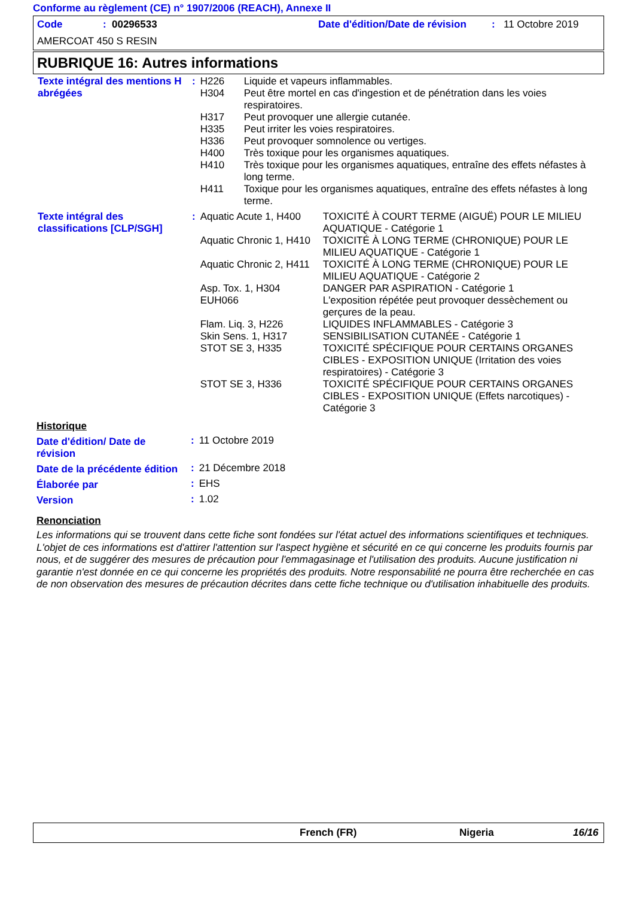Conforme au règlement (CE) n° 1907/2006 (REACH), Annexe II
Code: 00296533 Date d'édition/Date de révision: 11 Octobre 2019
AMERCOAT 450 S RESIN
RUBRIQUE 16: Autres informations
| Texte intégral des mentions H abrégées | : | H226 | Liquide et vapeurs inflammables. |
| | | H304 | Peut être mortel en cas d'ingestion et de pénétration dans les voies respiratoires. |
| | | H317 | Peut provoquer une allergie cutanée. |
| | | H335 | Peut irriter les voies respiratoires. |
| | | H336 | Peut provoquer somnolence ou vertiges. |
| | | H400 | Très toxique pour les organismes aquatiques. |
| | | H410 | Très toxique pour les organismes aquatiques, entraîne des effets néfastes à long terme. |
| | | H411 | Toxique pour les organismes aquatiques, entraîne des effets néfastes à long terme. |
| Texte intégral des classifications [CLP/SGH] | : | Aquatic Acute 1, H400 | TOXICITÉ À COURT TERME (AIGUË) POUR LE MILIEU AQUATIQUE - Catégorie 1 |
| | | Aquatic Chronic 1, H410 | TOXICITÉ À LONG TERME (CHRONIQUE) POUR LE MILIEU AQUATIQUE - Catégorie 1 |
| | | Aquatic Chronic 2, H411 | TOXICITÉ À LONG TERME (CHRONIQUE) POUR LE MILIEU AQUATIQUE - Catégorie 2 |
| | | Asp. Tox. 1, H304 | DANGER PAR ASPIRATION - Catégorie 1 |
| | | EUH066 | L'exposition répétée peut provoquer dessèchement ou gerçures de la peau. |
| | | Flam. Liq. 3, H226 | LIQUIDES INFLAMMABLES - Catégorie 3 |
| | | Skin Sens. 1, H317 | SENSIBILISATION CUTANÉE - Catégorie 1 |
| | | STOT SE 3, H335 | TOXICITÉ SPÉCIFIQUE POUR CERTAINS ORGANES CIBLES - EXPOSITION UNIQUE (Irritation des voies respiratoires) - Catégorie 3 |
| | | STOT SE 3, H336 | TOXICITÉ SPÉCIFIQUE POUR CERTAINS ORGANES CIBLES - EXPOSITION UNIQUE (Effets narcotiques) - Catégorie 3 |
Historique
| Date d'édition/ Date de révision | : | 11 Octobre 2019 |
| Date de la précédente édition | : | 21 Décembre 2018 |
| Élaborée par | : | EHS |
| Version | : | 1.02 |
Renonciation
Les informations qui se trouvent dans cette fiche sont fondées sur l'état actuel des informations scientifiques et techniques. L'objet de ces informations est d'attirer l'attention sur l'aspect hygiène et sécurité en ce qui concerne les produits fournis par nous, et de suggérer des mesures de précaution pour l'emmagasinage et l'utilisation des produits. Aucune justification ni garantie n'est donnée en ce qui concerne les propriétés des produits. Notre responsabilité ne pourra être recherchée en cas de non observation des mesures de précaution décrites dans cette fiche technique ou d'utilisation inhabituelle des produits.
French (FR) Nigeria 16/16